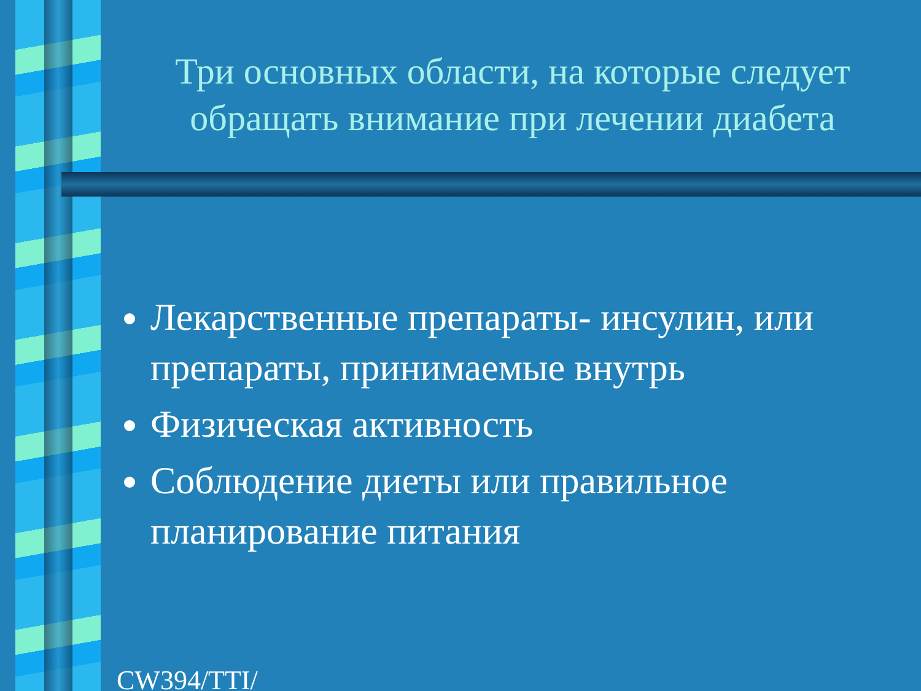Три основных области, на которые следует обращать внимание при лечении диабета
Лекарственные препараты- инсулин, или препараты, принимаемые внутрь
Физическая активность
Соблюдение диеты или правильное планирование питания
CW394/TTI/